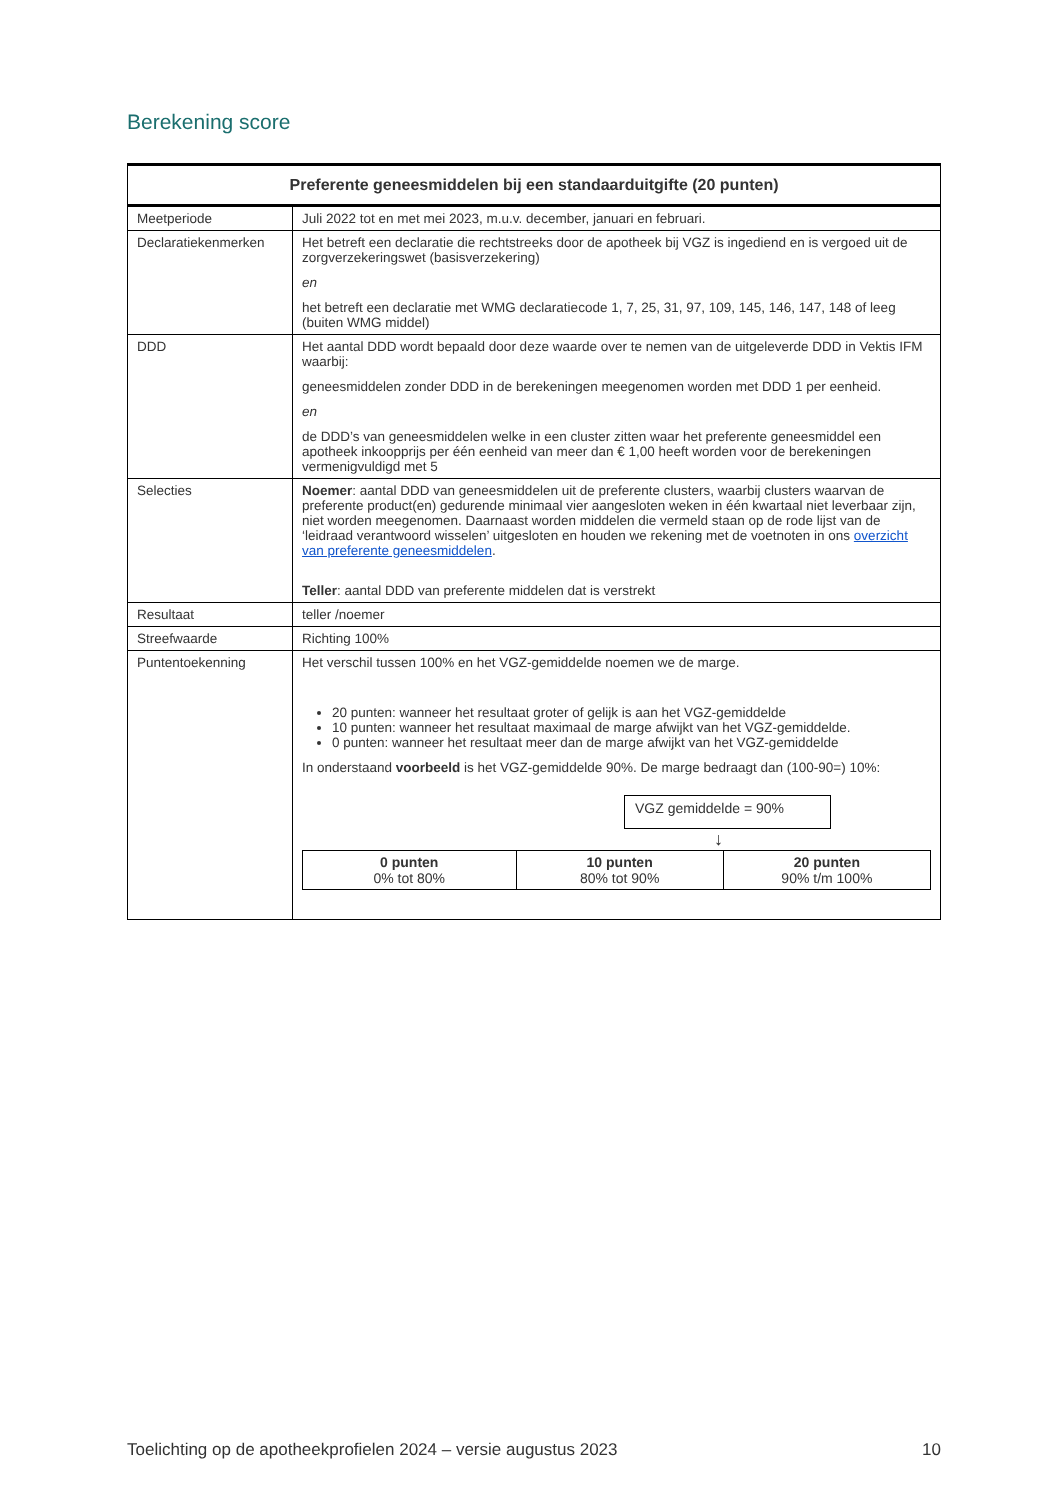Berekening score
| Preferente geneesmiddelen bij een standaarduitgifte (20 punten) | |
| --- | --- |
| Meetperiode | Juli 2022 tot en met mei 2023, m.u.v. december, januari en februari. |
| Declaratiekenmerken | Het betreft een declaratie die rechtstreeks door de apotheek bij VGZ is ingediend en is vergoed uit de zorgverzekeringswet (basisverzekering) en het betreft een declaratie met WMG declaratiecode 1, 7, 25, 31, 97, 109, 145, 146, 147, 148 of leeg (buiten WMG middel) |
| DDD | Het aantal DDD wordt bepaald door deze waarde over te nemen van de uitgeleverde DDD in Vektis IFM waarbij: geneesmiddelen zonder DDD in de berekeningen meegenomen worden met DDD 1 per eenheid. en de DDD’s van geneesmiddelen welke in een cluster zitten waar het preferente geneesmiddel een apotheek inkoopprijs per één eenheid van meer dan € 1,00 heeft worden voor de berekeningen vermenigvuldigd met 5 |
| Selecties | Noemer : aantal DDD van geneesmiddelen uit de preferente clusters, waarbij clusters waarvan de preferente product(en) gedurende minimaal vier aangesloten weken in één kwartaal niet leverbaar zijn, niet worden meegenomen. Daarnaast worden middelen die vermeld staan op de rode lijst van de ‘leidraad verantwoord wisselen’ uitgesloten en houden we rekening met de voetnoten in ons overzicht van preferente geneesmiddelen . Teller : aantal DDD van preferente middelen dat is verstrekt |
| Resultaat | teller /noemer |
| Streefwaarde | Richting 100% |
| Puntentoekenning | Het verschil tussen 100% en het VGZ-gemiddelde noemen we de marge. 20 punten: wanneer het resultaat groter of gelijk is aan het VGZ-gemiddelde 10 punten: wanneer het resultaat maximaal de marge afwijkt van het VGZ-gemiddelde. 0 punten: wanneer het resultaat meer dan de marge afwijkt van het VGZ-gemiddelde In onderstaand voorbeeld is het VGZ-gemiddelde 90%. De marge bedraagt dan (100-90=) 10%: VGZ gemiddelde = 90% ↓ / 0 punten 0% tot 80% / 10 punten 80% tot 90% / 20 punten 90% t/m 100% / |
Toelichting op de apotheekprofielen 2024 – versie augustus 2023 10